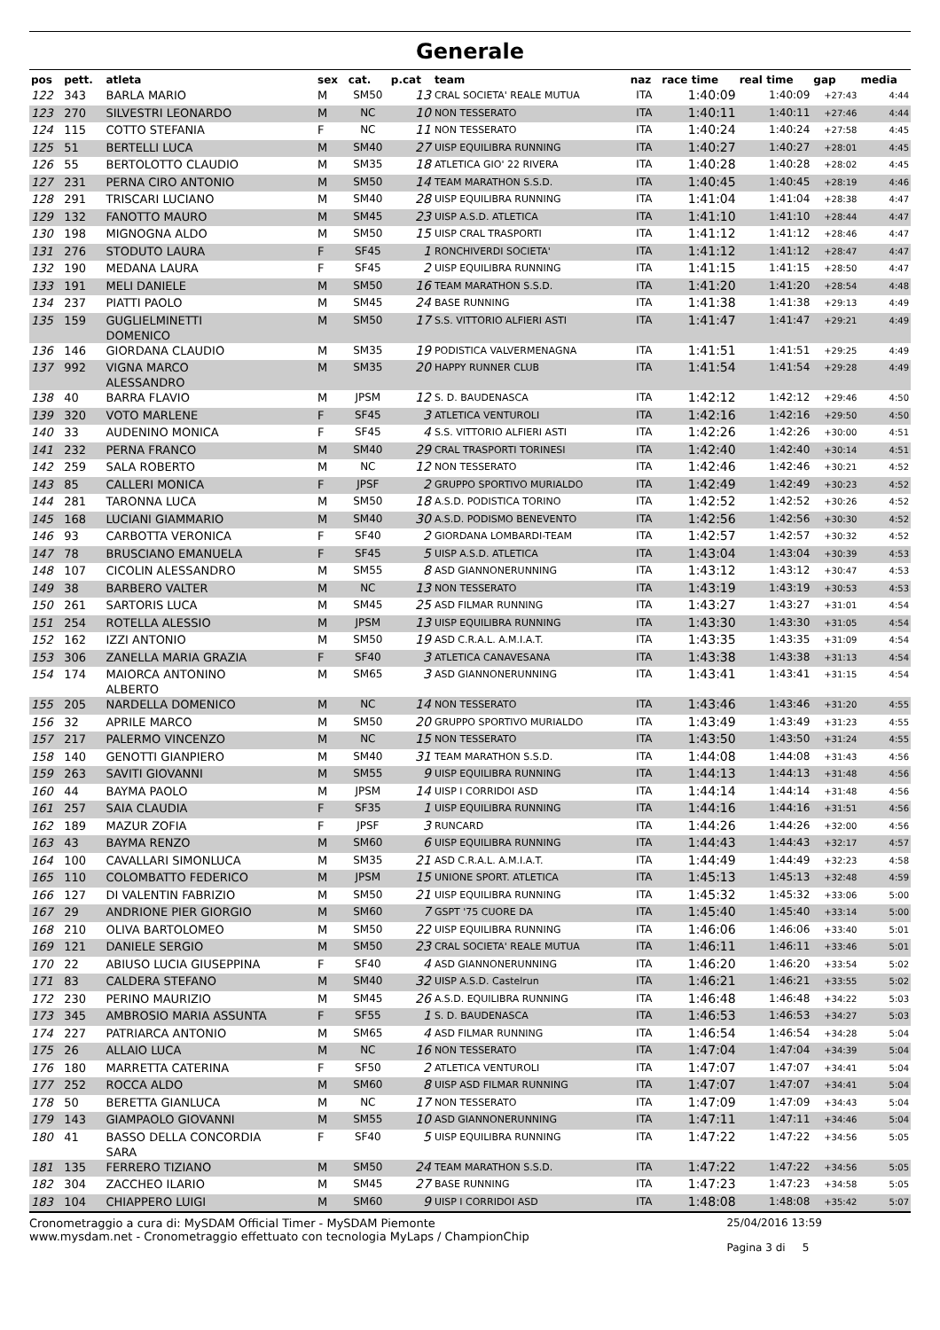Generale
| pos | pett. | atleta | sex | cat. | p.cat | team | naz | race time | real time | gap | media |
| --- | --- | --- | --- | --- | --- | --- | --- | --- | --- | --- | --- |
| 122 | 343 | BARLA MARIO | M | SM50 | 13 | CRAL SOCIETA' REALE MUTUA | ITA | 1:40:09 | 1:40:09 | +27:43 | 4:44 |
| 123 | 270 | SILVESTRI LEONARDO | M | NC | 10 | NON TESSERATO | ITA | 1:40:11 | 1:40:11 | +27:46 | 4:44 |
| 124 | 115 | COTTO STEFANIA | F | NC | 11 | NON TESSERATO | ITA | 1:40:24 | 1:40:24 | +27:58 | 4:45 |
| 125 | 51 | BERTELLI LUCA | M | SM40 | 27 | UISP EQUILIBRA RUNNING | ITA | 1:40:27 | 1:40:27 | +28:01 | 4:45 |
| 126 | 55 | BERTOLOTTO CLAUDIO | M | SM35 | 18 | ATLETICA GIO' 22 RIVERA | ITA | 1:40:28 | 1:40:28 | +28:02 | 4:45 |
| 127 | 231 | PERNA CIRO ANTONIO | M | SM50 | 14 | TEAM MARATHON S.S.D. | ITA | 1:40:45 | 1:40:45 | +28:19 | 4:46 |
| 128 | 291 | TRISCARI LUCIANO | M | SM40 | 28 | UISP EQUILIBRA RUNNING | ITA | 1:41:04 | 1:41:04 | +28:38 | 4:47 |
| 129 | 132 | FANOTTO MAURO | M | SM45 | 23 | UISP A.S.D. ATLETICA | ITA | 1:41:10 | 1:41:10 | +28:44 | 4:47 |
| 130 | 198 | MIGNOGNA ALDO | M | SM50 | 15 | UISP CRAL TRASPORTI | ITA | 1:41:12 | 1:41:12 | +28:46 | 4:47 |
| 131 | 276 | STODUTO LAURA | F | SF45 | 1 | RONCHIVERDI SOCIETA' | ITA | 1:41:12 | 1:41:12 | +28:47 | 4:47 |
| 132 | 190 | MEDANA LAURA | F | SF45 | 2 | UISP EQUILIBRA RUNNING | ITA | 1:41:15 | 1:41:15 | +28:50 | 4:47 |
| 133 | 191 | MELI DANIELE | M | SM50 | 16 | TEAM MARATHON S.S.D. | ITA | 1:41:20 | 1:41:20 | +28:54 | 4:48 |
| 134 | 237 | PIATTI PAOLO | M | SM45 | 24 | BASE RUNNING | ITA | 1:41:38 | 1:41:38 | +29:13 | 4:49 |
| 135 | 159 | GUGLIELMINETTI DOMENICO | M | SM50 | 17 | S.S. VITTORIO ALFIERI ASTI | ITA | 1:41:47 | 1:41:47 | +29:21 | 4:49 |
| 136 | 146 | GIORDANA CLAUDIO | M | SM35 | 19 | PODISTICA VALVERMENAGNA | ITA | 1:41:51 | 1:41:51 | +29:25 | 4:49 |
| 137 | 992 | VIGNA MARCO ALESSANDRO | M | SM35 | 20 | HAPPY RUNNER CLUB | ITA | 1:41:54 | 1:41:54 | +29:28 | 4:49 |
| 138 | 40 | BARRA FLAVIO | M | JPSM | 12 | S. D. BAUDENASCA | ITA | 1:42:12 | 1:42:12 | +29:46 | 4:50 |
| 139 | 320 | VOTO MARLENE | F | SF45 | 3 | ATLETICA VENTUROLI | ITA | 1:42:16 | 1:42:16 | +29:50 | 4:50 |
| 140 | 33 | AUDENINO MONICA | F | SF45 | 4 | S.S. VITTORIO ALFIERI ASTI | ITA | 1:42:26 | 1:42:26 | +30:00 | 4:51 |
| 141 | 232 | PERNA FRANCO | M | SM40 | 29 | CRAL TRASPORTI TORINESI | ITA | 1:42:40 | 1:42:40 | +30:14 | 4:51 |
| 142 | 259 | SALA ROBERTO | M | NC | 12 | NON TESSERATO | ITA | 1:42:46 | 1:42:46 | +30:21 | 4:52 |
| 143 | 85 | CALLERI MONICA | F | JPSF | 2 | GRUPPO SPORTIVO MURIALDO | ITA | 1:42:49 | 1:42:49 | +30:23 | 4:52 |
| 144 | 281 | TARONNA LUCA | M | SM50 | 18 | A.S.D. PODISTICA TORINO | ITA | 1:42:52 | 1:42:52 | +30:26 | 4:52 |
| 145 | 168 | LUCIANI GIAMMARIO | M | SM40 | 30 | A.S.D. PODISMO BENEVENTO | ITA | 1:42:56 | 1:42:56 | +30:30 | 4:52 |
| 146 | 93 | CARBOTTA VERONICA | F | SF40 | 2 | GIORDANA LOMBARDI-TEAM | ITA | 1:42:57 | 1:42:57 | +30:32 | 4:52 |
| 147 | 78 | BRUSCIANO EMANUELA | F | SF45 | 5 | UISP A.S.D. ATLETICA | ITA | 1:43:04 | 1:43:04 | +30:39 | 4:53 |
| 148 | 107 | CICOLIN ALESSANDRO | M | SM55 | 8 | ASD GIANNONERUNNING | ITA | 1:43:12 | 1:43:12 | +30:47 | 4:53 |
| 149 | 38 | BARBERO VALTER | M | NC | 13 | NON TESSERATO | ITA | 1:43:19 | 1:43:19 | +30:53 | 4:53 |
| 150 | 261 | SARTORIS LUCA | M | SM45 | 25 | ASD FILMAR RUNNING | ITA | 1:43:27 | 1:43:27 | +31:01 | 4:54 |
| 151 | 254 | ROTELLA ALESSIO | M | JPSM | 13 | UISP EQUILIBRA RUNNING | ITA | 1:43:30 | 1:43:30 | +31:05 | 4:54 |
| 152 | 162 | IZZI ANTONIO | M | SM50 | 19 | ASD C.R.A.L. A.M.I.A.T. | ITA | 1:43:35 | 1:43:35 | +31:09 | 4:54 |
| 153 | 306 | ZANELLA MARIA GRAZIA | F | SF40 | 3 | ATLETICA CANAVESANA | ITA | 1:43:38 | 1:43:38 | +31:13 | 4:54 |
| 154 | 174 | MAIORCA ANTONINO ALBERTO | M | SM65 | 3 | ASD GIANNONERUNNING | ITA | 1:43:41 | 1:43:41 | +31:15 | 4:54 |
| 155 | 205 | NARDELLA DOMENICO | M | NC | 14 | NON TESSERATO | ITA | 1:43:46 | 1:43:46 | +31:20 | 4:55 |
| 156 | 32 | APRILE MARCO | M | SM50 | 20 | GRUPPO SPORTIVO MURIALDO | ITA | 1:43:49 | 1:43:49 | +31:23 | 4:55 |
| 157 | 217 | PALERMO VINCENZO | M | NC | 15 | NON TESSERATO | ITA | 1:43:50 | 1:43:50 | +31:24 | 4:55 |
| 158 | 140 | GENOTTI GIANPIERO | M | SM40 | 31 | TEAM MARATHON S.S.D. | ITA | 1:44:08 | 1:44:08 | +31:43 | 4:56 |
| 159 | 263 | SAVITI GIOVANNI | M | SM55 | 9 | UISP EQUILIBRA RUNNING | ITA | 1:44:13 | 1:44:13 | +31:48 | 4:56 |
| 160 | 44 | BAYMA PAOLO | M | JPSM | 14 | UISP I CORRIDOI ASD | ITA | 1:44:14 | 1:44:14 | +31:48 | 4:56 |
| 161 | 257 | SAIA CLAUDIA | F | SF35 | 1 | UISP EQUILIBRA RUNNING | ITA | 1:44:16 | 1:44:16 | +31:51 | 4:56 |
| 162 | 189 | MAZUR ZOFIA | F | JPSF | 3 | RUNCARD | ITA | 1:44:26 | 1:44:26 | +32:00 | 4:56 |
| 163 | 43 | BAYMA RENZO | M | SM60 | 6 | UISP EQUILIBRA RUNNING | ITA | 1:44:43 | 1:44:43 | +32:17 | 4:57 |
| 164 | 100 | CAVALLARI SIMONLUCA | M | SM35 | 21 | ASD C.R.A.L. A.M.I.A.T. | ITA | 1:44:49 | 1:44:49 | +32:23 | 4:58 |
| 165 | 110 | COLOMBATTO FEDERICO | M | JPSM | 15 | UNIONE SPORT. ATLETICA | ITA | 1:45:13 | 1:45:13 | +32:48 | 4:59 |
| 166 | 127 | DI VALENTIN FABRIZIO | M | SM50 | 21 | UISP EQUILIBRA RUNNING | ITA | 1:45:32 | 1:45:32 | +33:06 | 5:00 |
| 167 | 29 | ANDRIONE PIER GIORGIO | M | SM60 | 7 | GSPT '75 CUORE DA | ITA | 1:45:40 | 1:45:40 | +33:14 | 5:00 |
| 168 | 210 | OLIVA BARTOLOMEO | M | SM50 | 22 | UISP EQUILIBRA RUNNING | ITA | 1:46:06 | 1:46:06 | +33:40 | 5:01 |
| 169 | 121 | DANIELE SERGIO | M | SM50 | 23 | CRAL SOCIETA' REALE MUTUA | ITA | 1:46:11 | 1:46:11 | +33:46 | 5:01 |
| 170 | 22 | ABIUSO LUCIA GIUSEPPINA | F | SF40 | 4 | ASD GIANNONERUNNING | ITA | 1:46:20 | 1:46:20 | +33:54 | 5:02 |
| 171 | 83 | CALDERA STEFANO | M | SM40 | 32 | UISP A.S.D. Castelrun | ITA | 1:46:21 | 1:46:21 | +33:55 | 5:02 |
| 172 | 230 | PERINO MAURIZIO | M | SM45 | 26 | A.S.D. EQUILIBRA RUNNING | ITA | 1:46:48 | 1:46:48 | +34:22 | 5:03 |
| 173 | 345 | AMBROSIO MARIA ASSUNTA | F | SF55 | 1 | S. D. BAUDENASCA | ITA | 1:46:53 | 1:46:53 | +34:27 | 5:03 |
| 174 | 227 | PATRIARCA ANTONIO | M | SM65 | 4 | ASD FILMAR RUNNING | ITA | 1:46:54 | 1:46:54 | +34:28 | 5:04 |
| 175 | 26 | ALLAIO LUCA | M | NC | 16 | NON TESSERATO | ITA | 1:47:04 | 1:47:04 | +34:39 | 5:04 |
| 176 | 180 | MARRETTA CATERINA | F | SF50 | 2 | ATLETICA VENTUROLI | ITA | 1:47:07 | 1:47:07 | +34:41 | 5:04 |
| 177 | 252 | ROCCA ALDO | M | SM60 | 8 | UISP ASD FILMAR RUNNING | ITA | 1:47:07 | 1:47:07 | +34:41 | 5:04 |
| 178 | 50 | BERETTA GIANLUCA | M | NC | 17 | NON TESSERATO | ITA | 1:47:09 | 1:47:09 | +34:43 | 5:04 |
| 179 | 143 | GIAMPAOLO GIOVANNI | M | SM55 | 10 | ASD GIANNONERUNNING | ITA | 1:47:11 | 1:47:11 | +34:46 | 5:04 |
| 180 | 41 | BASSO DELLA CONCORDIA SARA | F | SF40 | 5 | UISP EQUILIBRA RUNNING | ITA | 1:47:22 | 1:47:22 | +34:56 | 5:05 |
| 181 | 135 | FERRERO TIZIANO | M | SM50 | 24 | TEAM MARATHON S.S.D. | ITA | 1:47:22 | 1:47:22 | +34:56 | 5:05 |
| 182 | 304 | ZACCHEO ILARIO | M | SM45 | 27 | BASE RUNNING | ITA | 1:47:23 | 1:47:23 | +34:58 | 5:05 |
| 183 | 104 | CHIAPPERO LUIGI | M | SM60 | 9 | UISP I CORRIDOI ASD | ITA | 1:48:08 | 1:48:08 | +35:42 | 5:07 |
Cronometraggio a cura di: MySDAM Official Timer - MySDAM Piemonte
www.mysdam.net - Cronometraggio effettuato con tecnologia MyLaps / ChampionChip
25/04/2016 13:59
Pagina 3 di 5